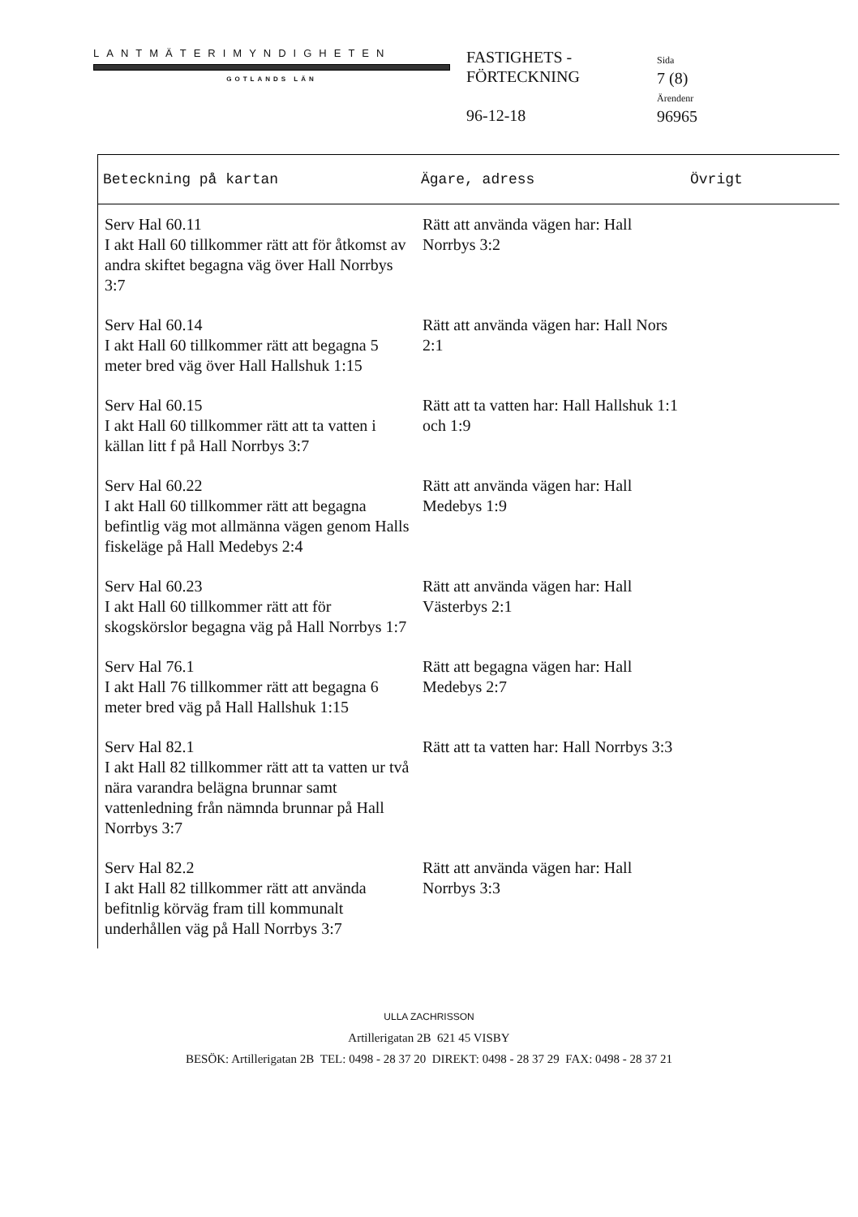LANTMÄTERIMYNDIGHETEN
GOTLANDS LÄN
FASTIGHETS -
FÖRTECKNING
96-12-18
Sida
7 (8)
Ärendenr
96965
| Beteckning på kartan | Ägare, adress | Övrigt |
| --- | --- | --- |
| Serv Hal 60.11 I akt Hall 60 tillkommer rätt att för åtkomst av andra skiftet begagna väg över Hall Norrbys 3:7 | Rätt att använda vägen har: Hall Norrbys 3:2 | |
| Serv Hal 60.14 I akt Hall 60 tillkommer rätt att begagna 5 meter bred väg över Hall Hallshuk 1:15 | Rätt att använda vägen har: Hall Nors 2:1 | |
| Serv Hal 60.15 I akt Hall 60 tillkommer rätt att ta vatten i källan litt f på Hall Norrbys 3:7 | Rätt att ta vatten har: Hall Hallshuk 1:1 och 1:9 | |
| Serv Hal 60.22 I akt Hall 60 tillkommer rätt att begagna befintlig väg mot allmänna vägen genom Halls fiskeläge på Hall Medebys 2:4 | Rätt att använda vägen har: Hall Medebys 1:9 | |
| Serv Hal 60.23 I akt Hall 60 tillkommer rätt att för skogskörslor begagna väg på Hall Norrbys 1:7 | Rätt att använda vägen har: Hall Västerbys 2:1 | |
| Serv Hal 76.1 I akt Hall 76 tillkommer rätt att begagna 6 meter bred väg på Hall Hallshuk 1:15 | Rätt att begagna vägen har: Hall Medebys 2:7 | |
| Serv Hal 82.1 I akt Hall 82 tillkommer rätt att ta vatten ur två nära varandra belägna brunnar samt vattenledning från nämnda brunnar på Hall Norrbys 3:7 | Rätt att ta vatten har: Hall Norrbys 3:3 | |
| Serv Hal 82.2 I akt Hall 82 tillkommer rätt att använda befitnlig körväg fram till kommunalt underhållen väg på Hall Norrbys 3:7 | Rätt att använda vägen har: Hall Norrbys 3:3 | |
ULLA ZACHRISSON
Artillerigatan 2B 621 45 VISBY
BESÖK: Artillerigatan 2B TEL: 0498 - 28 37 20 DIREKT: 0498 - 28 37 29 FAX: 0498 - 28 37 21